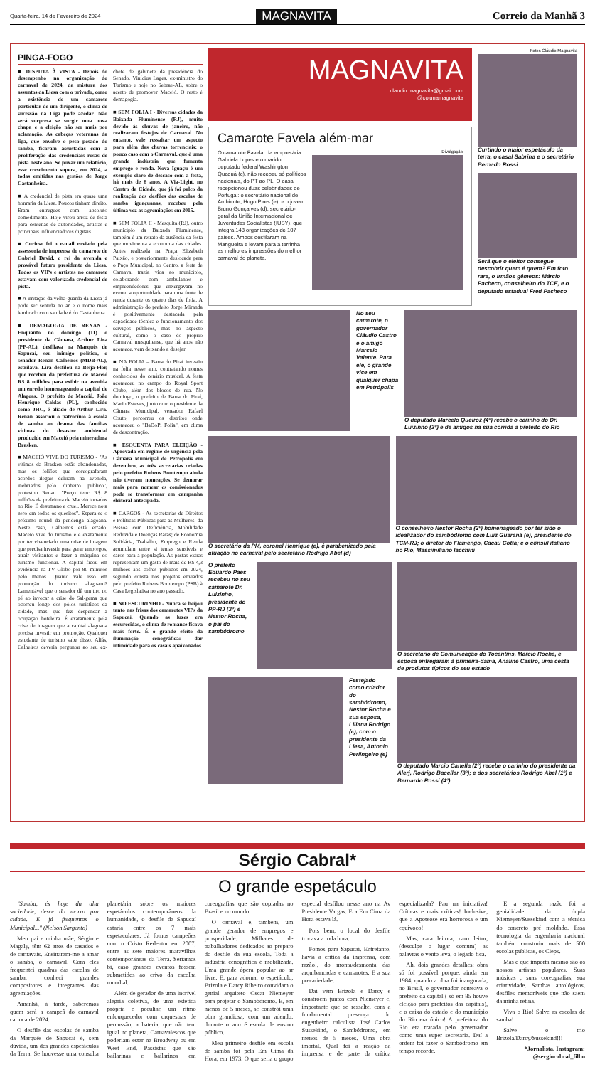Quarta-feira, 14 de Fevereiro de 2024 MAGNAVITA Correio da Manhã 3
PINGA-FOGO
■ DISPUTA À VISTA - Depois do desempenho na organização do carnaval de 2024, da mistura dos assuntos da Liesa com o privado, como a existência de um camarote particular de um dirigente, o clima de sucessão na Liga pode azedar. Não será surpresa se surgir uma nova chapa e a eleição não ser mais por aclamação. As cabeças veteranas da liga, que envolve o peso pesado do samba, ficaram assustadas com a proliferação das credenciais rosas de pista neste ano. Se puxar um relatório, esse crescimento supera, em 2024, a todas emitidas nas gestões de Jorge Castanheira.
■ A credencial de pista era quase uma honraria da Liesa. Poucos tinham direito. Eram entregues com absoluto comedimento. Hoje virou arroz de festa para centenas de autoridades, artistas e principais influenciadores digitais.
■ Curioso foi o e-mail enviado pela assessoria de imprensa do camarote de Gabriel David, o rei da avenida e provável futuro presidente da Liesa. Todos os VIPs e artistas no camarote estavam com valorizada credencial de pista.
■ A irritação da velha-guarda da Liesa já pode ser sentida no ar e o nome mais lembrado com saudade é do Castanheira.
■ DEMAGOGIA DE RENAN - Enquanto no domingo (11) o presidente da Câmara, Arthur Lira (PP-AL), desfilava na Marquês de Sapucaí, seu inimigo político, o senador Renan Calheiros (MDB-AL), estrilava. Lira desfilou na Beija-Flor, que recebeu da prefeitura de Maceió R$ 8 milhões para exibir na avenida um enredo homenageando a capital de Alagoas. O prefeito de Maceió, João Henrique Caldas (PL), conhecido como JHC, é aliado de Arthur Lira. Renan associou o patrocínio à escola de samba ao drama das famílias vítimas do desastre ambiental produzido em Maceió pela mineradora Brasken.
■ MACEIÓ VIVE DO TURISMO - "As vítimas da Brasken estão abandonadas, mas os foliões que coreografaram acordos ilegais deliram na avenida, inebriados pelo dinheiro público", protestou Renan. "Preço tem: R$ 8 milhões da prefeitura de Maceió torrados no Rio. É desumano e cruel. Merece nota zero em todos os quesitos". Espera-se o próximo round da pendenga alagoana. Neste caso, Calheiros está errado. Maceió vive do turismo e é exatamente por ter vivenciado uma crise de imagem que precisa investir para gerar empregos, atrair visitantes e fazer a máquina do turismo funcionar. A capital ficou em evidência na TV Globo por 80 minutos pelo menos. Quanto vale isso em promoção do turismo alagoano? Lamentável que o senador dê um tiro no pé ao invocar a crise do Sal-gema que ocorreu longe dos pólos turísticos da cidade, mas que fez despencar a ocupação hoteleira. É exatamente pela crise de imagem que a capital alagoana precisa investir em promoção. Qualquer estudante de turismo sabe disso. Aliás, Calheiros deveria perguntar ao seu ex-chefe de gabinete da presidência do Senado, Vinícius Lages, ex-ministro do Turismo e hoje no Sebrae-AL, sobre o acerto de promover Maceió. O resto é demagogia.
■ SEM FOLIA I - Diversas cidades da Baixada Fluminense (RJ), muito devido às chuvas de janeiro, não realizaram festejos de Carnaval. No entanto, vale ressaltar um aspecto para além das chuvas torrenciais: o pouco caso com o Carnaval, que é uma grande indústria que fomenta emprego e renda. Nova Iguaçu é um exemplo claro de descaso com a festa, há mais de 8 anos. A Via-Light, no Centro da Cidade, que já foi palco da realização dos desfiles das escolas de samba iguaçuanas, recebeu pela última vez as agremiações em 2015.
■ SEM FOLIA II - Mesquita (RJ), outro município da Baixada Fluminense, também é um retrato da ausência da festa que movimenta a economia das cidades. Antes realizada na Praça Elizabeth Paixão, e posteriormente deslocada para o Paço Municipal, no Centro, a festa de Carnaval trazia vida ao município, colaborando com ambulantes e empreendedores que enxergavam no evento a oportunidade para uma fonte de renda durante os quatro dias de folia. A administração do prefeito Jorge Miranda é positivamente destacada pela capacidade técnica e funcionamento dos serviços públicos, mas no aspecto cultural, como o caso do próprio Carnaval mesquitense, que há anos não acontece, vem deixando a desejar.
■ NA FOLIA – Barra do Piraí investiu na folia nesse ano, contratando nomes conhecidos do cenário musical. A festa aconteceu no campo do Royal Sport Clube, além dos blocos de rua. No domingo, o prefeito de Barra do Piraí, Mario Esteves, junto com o presidente da Câmara Municipal, vereador Rafael Couto, percorreu os distritos onde aconteceu o "BaDoPi Folia", em clima de descontração.
■ ESQUENTA PARA ELEIÇÃO - Aprovada em regime de urgência pela Câmara Municipal de Petrópolis em dezembro, as três secretarias criadas pelo prefeito Rubens Bomtempo ainda não tiveram nomeações. Se demorar mais para nomear os comissionados pode se transformar em campanha eleitoral antecipada.
■ CARGOS - As secretarias de Direitos e Políticas Públicas para as Mulheres; da Pessoa com Deficiência, Mobilidade Reduzida e Doenças Raras; de Economia Solidária, Trabalho, Emprego e Renda acumulam entre si temas sensíveis e caros para a população. As pastas extras representam um gasto de mais de R$ 4,3 milhões aos cofres públicos em 2024, segundo consta nos projetos enviados pelo prefeito Rubens Bomtempo (PSB) à Casa Legislativa no ano passado.
■ NO ESCURINHO - Nunca se beijou tanto nas frisas dos camarotes VIPs da Sapucaí. Quando as luzes era escurecidas, o clima de romance ficava mais forte. É o grande efeito da iluminação cenográfica: dar intimidade para os casais apaixonados.
MAGNAVITA
claudio.magnavita@gmail.com
@colunamagnavita
Camarote Favela além-mar
O camarote Favela, da empresária Gabriela Lopes e o marido, deputado federal Washington Quaquá (c), não recebeu só políticos nacionais, do PT ao PL. O casal recepcionou duas celebridades de Portugal: o secretário nacional de Ambiente, Hugo Pires (e), e o jovem Bruno Gonçalves (d), secretário-geral da União Internacional de Juventudes Socialistas (IUSY), que integra 148 organizações de 107 países. Ambos desfilaram na Mangueira e levam para a terrinha as melhores impressões do melhor carnaval do planeta.
Divulgação
Fotos Cláudio Magnavita
Curtindo o maior espetáculo da terra, o casal Sabrina e o secretário Bernado Rossi
Será que o eleitor consegue descobrir quem é quem? Em foto rara, o irmãos gêmeos: Márcio Pacheco, conselheiro do TCE, e o deputado estadual Fred Pacheco
No seu camarote, o governador Cláudio Castro e o amigo Marcelo Valente. Para ele, o grande vice em qualquer chapa em Petrópolis
O deputado Marcelo Queiroz (4º) recebe o carinho do Dr. Luizinho (3º) e de amigos na sua corrida a prefeito do Rio
O secretário da PM, coronel Henrique (e), é parabenizado pela atuação no carnaval pelo secretário Rodrigo Abel (d)
O conselheiro Nestor Rocha (2º) homenageado por ter sido o idealizador do sambódromo com Luiz Guaraná (e), presidente do TCM-RJ; o diretor do Flamengo, Cacau Cotta; e o cônsul italiano no Rio, Massimiliano Iacchini
O prefeito Eduardo Paes recebeu no seu camarote Dr. Luizinho, presidente do PP-RJ (3º) e Nestor Rocha, o pai do sambódromo
O secretário de Comunicação do Tocantins, Marcio Rocha, e esposa entregaram à primeira-dama, Analine Castro, uma cesta de produtos típicos do seu estado
Festejado como criador do sambódromo, Nestor Rocha e sua esposa, Liliana Rodrigo (c), com o presidente da Liesa, Antonio Perlingeiro (e)
O deputado Marcio Canella (2º) recebe o carinho do presidente da Alerj, Rodrigo Bacellar (3º); e dos secretários Rodrigo Abel (1º) e Bernardo Rossi (4º)
Sérgio Cabral*
O grande espetáculo
"Samba, és hoje da alta sociedade, desce do morro pra cidade. E já frequentas o Municipal..." (Nelson Sargento)
Meu pai e minha mãe, Sérgio e Magaly, têm 62 anos de casados e de carnavais. Ensinaram-me a amar o samba, o carnaval. Com eles frequentei quadras das escolas de samba, conheci grandes compositores e integrantes das agremiações.
Amanhã, à tarde, saberemos quem será a campeã do carnaval carioca de 2024.
O desfile das escolas de samba da Marquês de Sapucaí é, sem dúvida, um dos grandes espetáculos da Terra. Se houvesse uma consulta planetária sobre os maiores espetáculos contemporâneos da humanidade, o desfile da Sapucaí estaria entre os 7 mais espetaculares. Já fomos campeões com o Cristo Redentor em 2007, entre as sete maiores maravilhas contemporâneas da Terra. Seríamos bi, caso grandes eventos fossem submetidos ao crivo da escolha mundial.
Além de gerador de uma incrível alegria coletiva, de uma estética própria e peculiar, um ritmo enlouquecedor com orquestras de percussão, a bateria, que não tem igual no planeta. Carnavalescos que poderiam estar na Broadway ou em West End. Passistas que são bailarinas e bailarinos em coreografias que são copiadas no Brasil e no mundo.
O carnaval é, também, um grande gerador de empregos e prosperidade. Milhares de trabalhadores dedicados ao preparo do desfile da sua escola. Toda a indústria cenográfica é mobilizada. Uma grande ópera popular ao ar livre. E, para adornar o espetáculo, Brizola e Darcy Ribeiro convidam o genial arquiteto Oscar Niemeyer para projetar o Sambódromo. E, em menos de 5 meses, se constrói uma obra grandiosa, com um adendo: durante o ano é escola de ensino público.
Meu primeiro desfile em escola de samba foi pela Em Cima da Hora, em 1973. O que seria o grupo especial desfilou nesse ano na Av Presidente Vargas. E a Em Cima da Hora estava lá.
Pois bem, o local do desfile trocava a toda hora.
Fomos para Sapucaí. Entretanto, havia a crítica da imprensa, com razão!, do monta/desmonta das arquibancadas e camarotes. E a sua precariedade.
Daí vêm Brizola e Darcy e constroem juntos com Niemeyer e, importante que se ressalte, com a fundamental presença do engenheiro calculista José Carlos Sussekind, o Sambódromo, em menos de 5 meses. Uma obra imortal. Qual foi a reação da imprensa e de parte da crítica especializada? Pau na iniciativa! Críticas e mais críticas! Inclusive, que a Apoteose era horrorosa e um equívoco!
Mas, cara leitora, caro leitor, (desculpe o lugar comum) as palavras o vento leva, o legado fica.
Ah, dois grandes detalhes: obra só foi possível porque, ainda em 1984, quando a obra foi inaugurada, no Brasil, o governador nomeava o prefeito da capital ( só em 85 houve eleição para prefeitos das capitais), e o caixa do estado e do município do Rio era único! A prefeitura do Rio era tratada pelo governador como uma super secretaria. Daí a ordem foi fazer o Sambódromo em tempo recorde.
E a segunda razão foi a genialidade da dupla Niemeyer/Sussekind com a técnica do concreto pré moldado. Essa tecnologia da engenharia nacional também construiu mais de 500 escolas públicas, os Cieps.
Mas o que importa mesmo são os nossos artistas populares. Suas músicas , suas coreografias, sua criatividade. Sambas antológicos, desfiles memoráveis que não saem da minha retina.
Viva o Rio! Salve as escolas de samba!
Salve o trio Brizola/Darcy/Sussekind!!!
*Jornalista. Instagram: @sergiocabral_filho